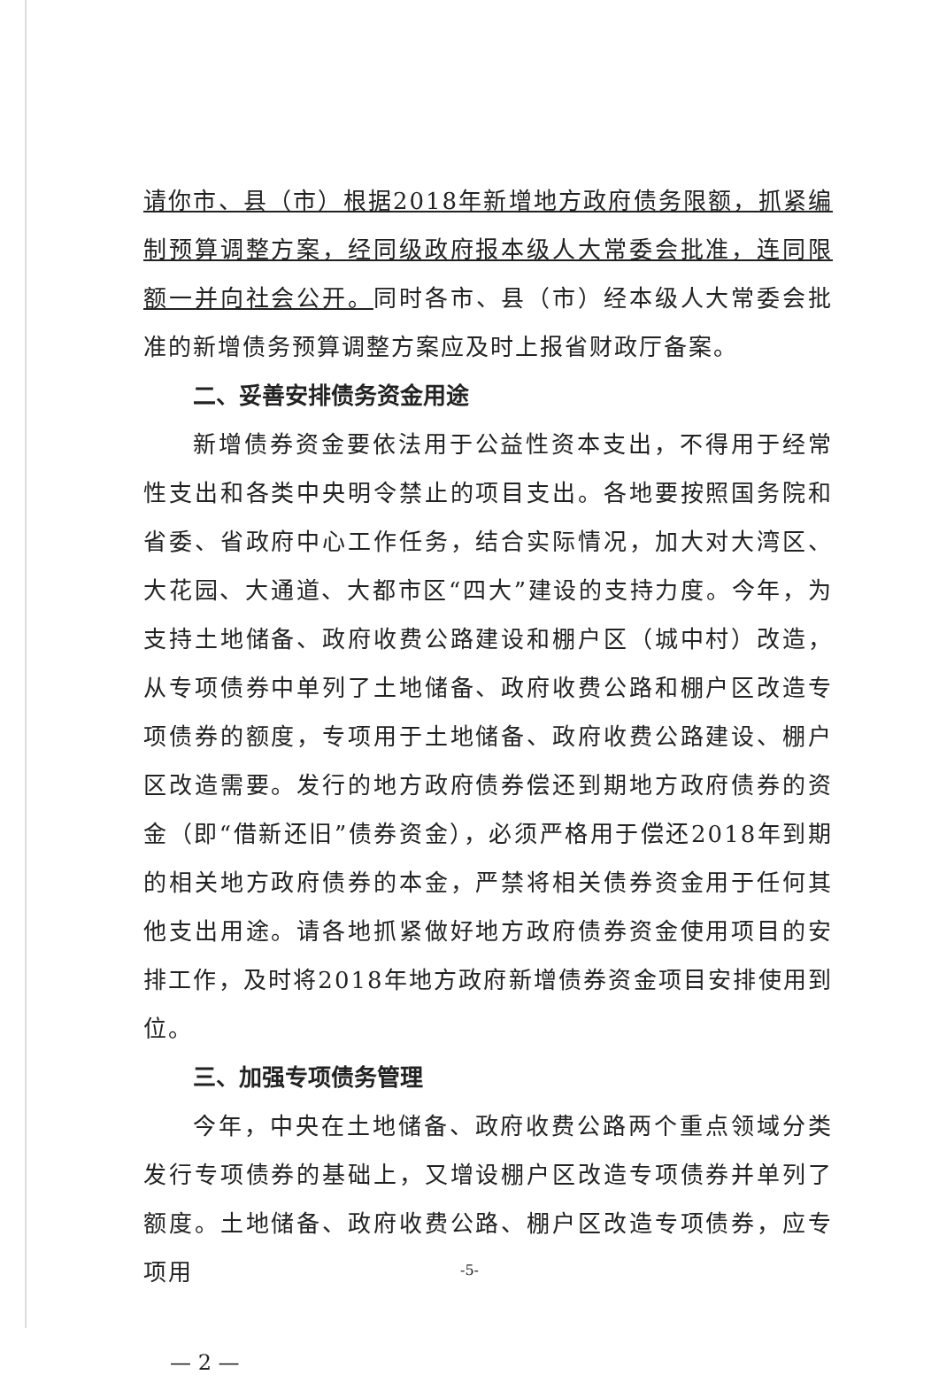请你市、县（市）根据2018年新增地方政府债务限额，抓紧编制预算调整方案，经同级政府报本级人大常委会批准，连同限额一并向社会公开。同时各市、县（市）经本级人大常委会批准的新增债务预算调整方案应及时上报省财政厅备案。
二、妥善安排债务资金用途
新增债券资金要依法用于公益性资本支出，不得用于经常性支出和各类中央明令禁止的项目支出。各地要按照国务院和省委、省政府中心工作任务，结合实际情况，加大对大湾区、大花园、大通道、大都市区“四大”建设的支持力度。今年，为支持土地储备、政府收费公路建设和棚户区（城中村）改造，从专项债券中单列了土地储备、政府收费公路和棚户区改造专项债券的额度，专项用于土地储备、政府收费公路建设、棚户区改造需要。发行的地方政府债券偿还到期地方政府债券的资金（即“借新还旧”债券资金），必须严格用于偿还2018年到期的相关地方政府债券的本金，严禁将相关债券资金用于任何其他支出用途。请各地抓紧做好地方政府债券资金使用项目的安排工作，及时将2018年地方政府新增债券资金项目安排使用到位。
三、加强专项债务管理
今年，中央在土地储备、政府收费公路两个重点领域分类发行专项债券的基础上，又增设棚户区改造专项债券并单列了额度。土地储备、政府收费公路、棚户区改造专项债券，应专项用
— 2 —
-5-